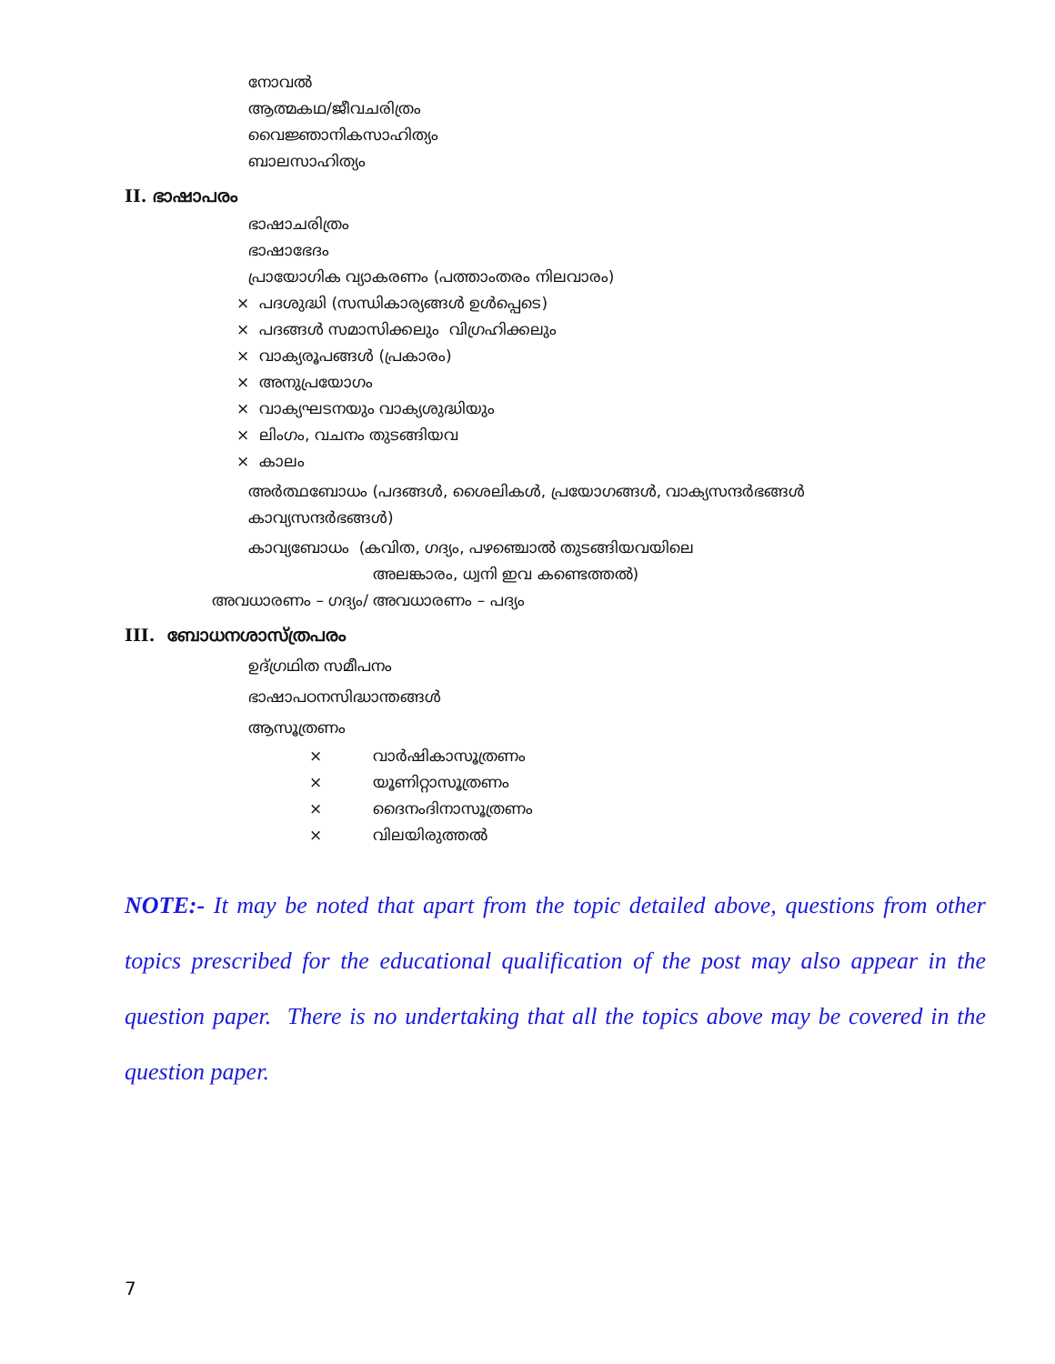നോവൽ
ആത്മകഥ/ജീവചരിത്രം
വൈജ്ഞാനികസാഹിത്യം
ബാലസാഹിത്യം
II. ഭാഷാപരം
ഭാഷാചരിത്രം
ഭാഷാഭേദം
പ്രായോഗിക വ്യാകരണം (പത്താംതരം നിലവാരം)
× പദശുദ്ധി (സന്ധികാര്യങ്ങൾ ഉൾപ്പെടെ)
× പദങ്ങൾ സമാസിക്കലും വിഗ്രഹിക്കലും
× വാക്യരൂപങ്ങൾ (പ്രകാരം)
× അനുപ്രയോഗം
× വാക്യഘടനയും വാക്യശുദ്ധിയും
× ലിംഗം, വചനം തുടങ്ങിയവ
× കാലം
അർത്ഥബോധം (പദങ്ങൾ, ശൈലികൾ, പ്രയോഗങ്ങൾ, വാക്യസന്ദർഭങ്ങൾ
കാവ്യസന്ദർഭങ്ങൾ)
കാവ്യബോധം (കവിത, ഗദ്യം, പഴഞ്ചൊൽ തുടങ്ങിയവയിലെ
അലങ്കാരം, ധ്വനി ഇവ കണ്ടെത്തൽ)
അവധാരണം – ഗദ്യം/ അവധാരണം – പദ്യം
III. ബോധനശാസ്ത്രപരം
ഉദ്ഗ്രഥിത സമീപനം
ഭാഷാപഠനസിദ്ധാന്തങ്ങൾ
ആസൂത്രണം
× വാർഷികാസൂത്രണം
× യൂണിറ്റാസൂത്രണം
× ദൈനംദിനാസൂത്രണം
× വിലയിരുത്തൽ
NOTE:- It may be noted that apart from the topic detailed above, questions from other topics prescribed for the educational qualification of the post may also appear in the question paper. There is no undertaking that all the topics above may be covered in the question paper.
7